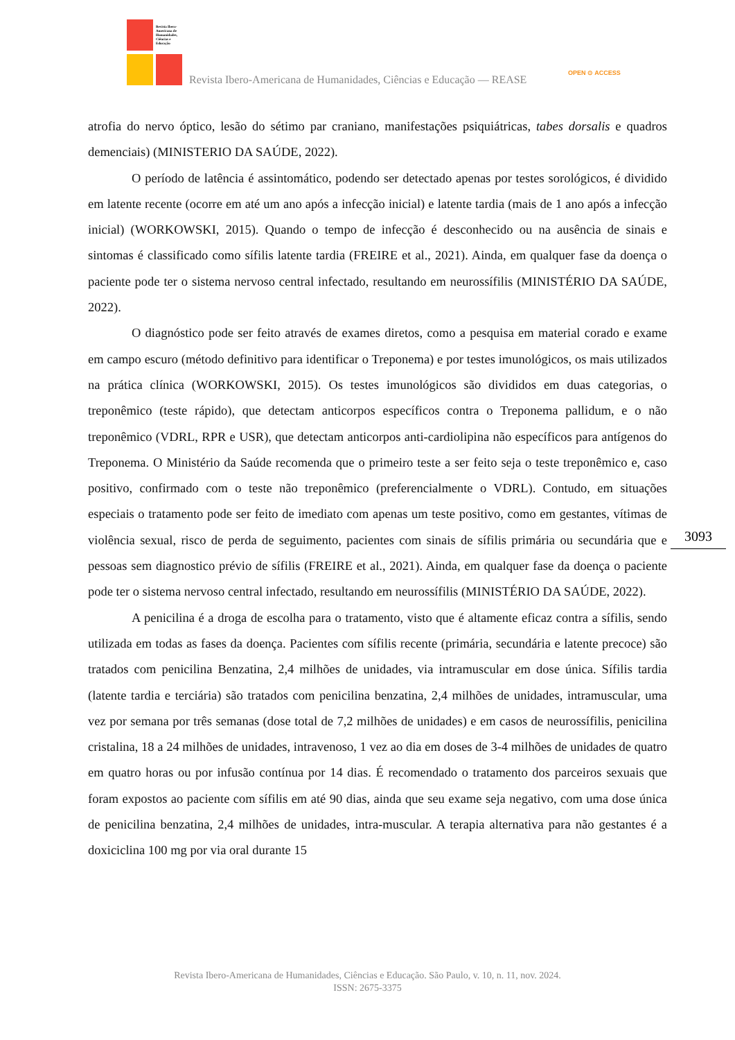Revista Ibero-
Americana de
Humanidades,
Ciências e
Educação
Revista Ibero-Americana de Humanidades, Ciências e Educação — REASE
OPEN ⊙ ACCESS
atrofia do nervo óptico, lesão do sétimo par craniano, manifestações psiquiátricas, tabes dorsalis e quadros demenciais) (MINISTERIO DA SAÚDE, 2022).
O período de latência é assintomático, podendo ser detectado apenas por testes sorológicos, é dividido em latente recente (ocorre em até um ano após a infecção inicial) e latente tardia (mais de 1 ano após a infecção inicial) (WORKOWSKI, 2015). Quando o tempo de infecção é desconhecido ou na ausência de sinais e sintomas é classificado como sífilis latente tardia (FREIRE et al., 2021). Ainda, em qualquer fase da doença o paciente pode ter o sistema nervoso central infectado, resultando em neurossífilis (MINISTÉRIO DA SAÚDE, 2022).
O diagnóstico pode ser feito através de exames diretos, como a pesquisa em material corado e exame em campo escuro (método definitivo para identificar o Treponema) e por testes imunológicos, os mais utilizados na prática clínica (WORKOWSKI, 2015). Os testes imunológicos são divididos em duas categorias, o treponêmico (teste rápido), que detectam anticorpos específicos contra o Treponema pallidum, e o não treponêmico (VDRL, RPR e USR), que detectam anticorpos anti-cardiolipina não específicos para antígenos do Treponema. O Ministério da Saúde recomenda que o primeiro teste a ser feito seja o teste treponêmico e, caso positivo, confirmado com o teste não treponêmico (preferencialmente o VDRL). Contudo, em situações especiais o tratamento pode ser feito de imediato com apenas um teste positivo, como em gestantes, vítimas de violência sexual, risco de perda de seguimento, pacientes com sinais de sífilis primária ou secundária que e pessoas sem diagnostico prévio de sífilis (FREIRE et al., 2021). Ainda, em qualquer fase da doença o paciente pode ter o sistema nervoso central infectado, resultando em neurossífilis (MINISTÉRIO DA SAÚDE, 2022).
A penicilina é a droga de escolha para o tratamento, visto que é altamente eficaz contra a sífilis, sendo utilizada em todas as fases da doença. Pacientes com sífilis recente (primária, secundária e latente precoce) são tratados com penicilina Benzatina, 2,4 milhões de unidades, via intramuscular em dose única. Sífilis tardia (latente tardia e terciária) são tratados com penicilina benzatina, 2,4 milhões de unidades, intramuscular, uma vez por semana por três semanas (dose total de 7,2 milhões de unidades) e em casos de neurossífilis, penicilina cristalina, 18 a 24 milhões de unidades, intravenoso, 1 vez ao dia em doses de 3-4 milhões de unidades de quatro em quatro horas ou por infusão contínua por 14 dias. É recomendado o tratamento dos parceiros sexuais que foram expostos ao paciente com sífilis em até 90 dias, ainda que seu exame seja negativo, com uma dose única de penicilina benzatina, 2,4 milhões de unidades, intra-muscular. A terapia alternativa para não gestantes é a doxiciclina 100 mg por via oral durante 15
3093
Revista Ibero-Americana de Humanidades, Ciências e Educação. São Paulo, v. 10, n. 11, nov. 2024.
ISSN: 2675-3375